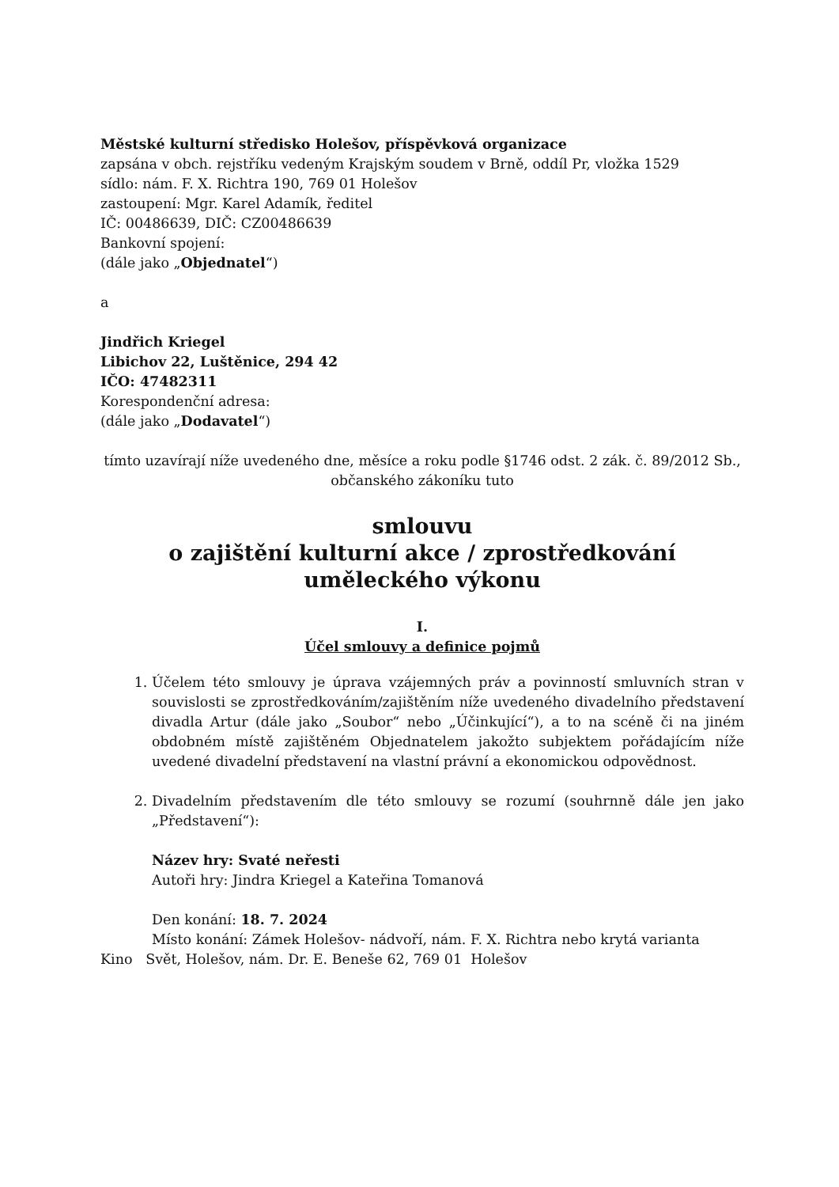Městské kulturní středisko Holešov, příspěvková organizace
zapsána v obch. rejstříku vedeným Krajským soudem v Brně, oddíl Pr, vložka 1529
sídlo: nám. F. X. Richtra 190, 769 01 Holešov
zastoupení: Mgr. Karel Adamík, ředitel
IČ: 00486639, DIČ: CZ00486639
Bankovní spojení:
(dále jako „Objednatel“)
a
Jindřich Kriegel
Libichov 22, Luštěnice, 294 42
IČO: 47482311
Korespondenční adresa:
(dále jako „Dodavatel“)
tímto uzavírají níže uvedeného dne, měsíce a roku podle §1746 odst. 2 zák. č. 89/2012 Sb., občanského zákoníku tuto
smlouvu
o zajištění kulturní akce / zprostředkování uměleckého výkonu
I.
Účel smlouvy a definice pojmů
1. Účelem této smlouvy je úprava vzájemných práv a povinností smluvních stran v souvislosti se zprostředkováním/zajištěním níže uvedeného divadelního představení divadla Artur (dále jako „Soubor“ nebo „Účinkující“), a to na scéně či na jiném obdobném místě zajištěném Objednatelem jakožto subjektem pořádajícím níže uvedené divadelní představení na vlastní právní a ekonomickou odpovědnost.
2. Divadelním představením dle této smlouvy se rozumí (souhrnně dále jen jako „Představení“):
Název hry: Svaté neřesti
Autoři hry: Jindra Kriegel a Kateřina Tomanová
Den konání: 18. 7. 2024
Místo konání: Zámek Holešov- nádvoří, nám. F. X. Richtra nebo krytá varianta
Kino Svět, Holešov, nám. Dr. E. Beneše 62, 769 01 Holešov